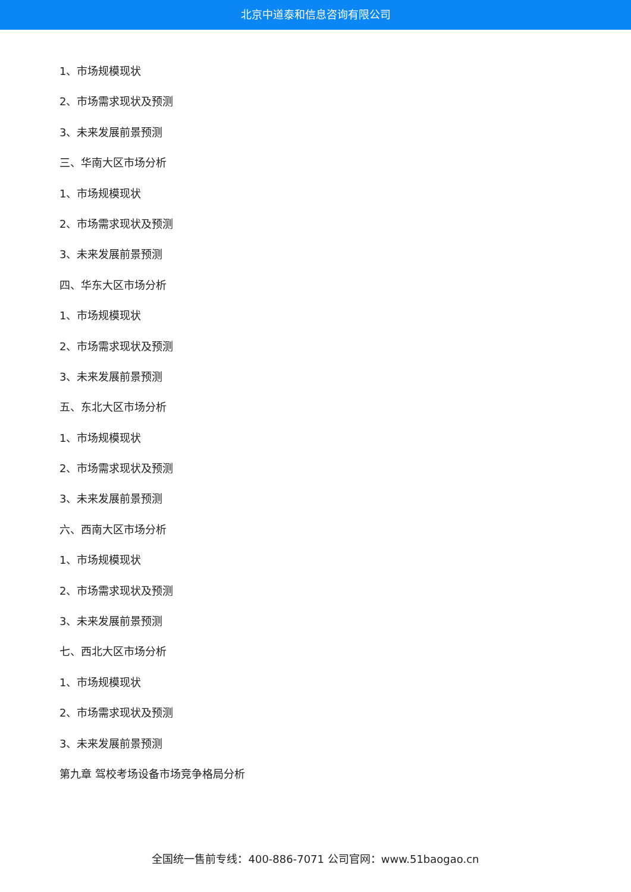北京中道泰和信息咨询有限公司
1、市场规模现状
2、市场需求现状及预测
3、未来发展前景预测
三、华南大区市场分析
1、市场规模现状
2、市场需求现状及预测
3、未来发展前景预测
四、华东大区市场分析
1、市场规模现状
2、市场需求现状及预测
3、未来发展前景预测
五、东北大区市场分析
1、市场规模现状
2、市场需求现状及预测
3、未来发展前景预测
六、西南大区市场分析
1、市场规模现状
2、市场需求现状及预测
3、未来发展前景预测
七、西北大区市场分析
1、市场规模现状
2、市场需求现状及预测
3、未来发展前景预测
第九章 驾校考场设备市场竞争格局分析
全国统一售前专线：400-886-7071 公司官网：www.51baogao.cn